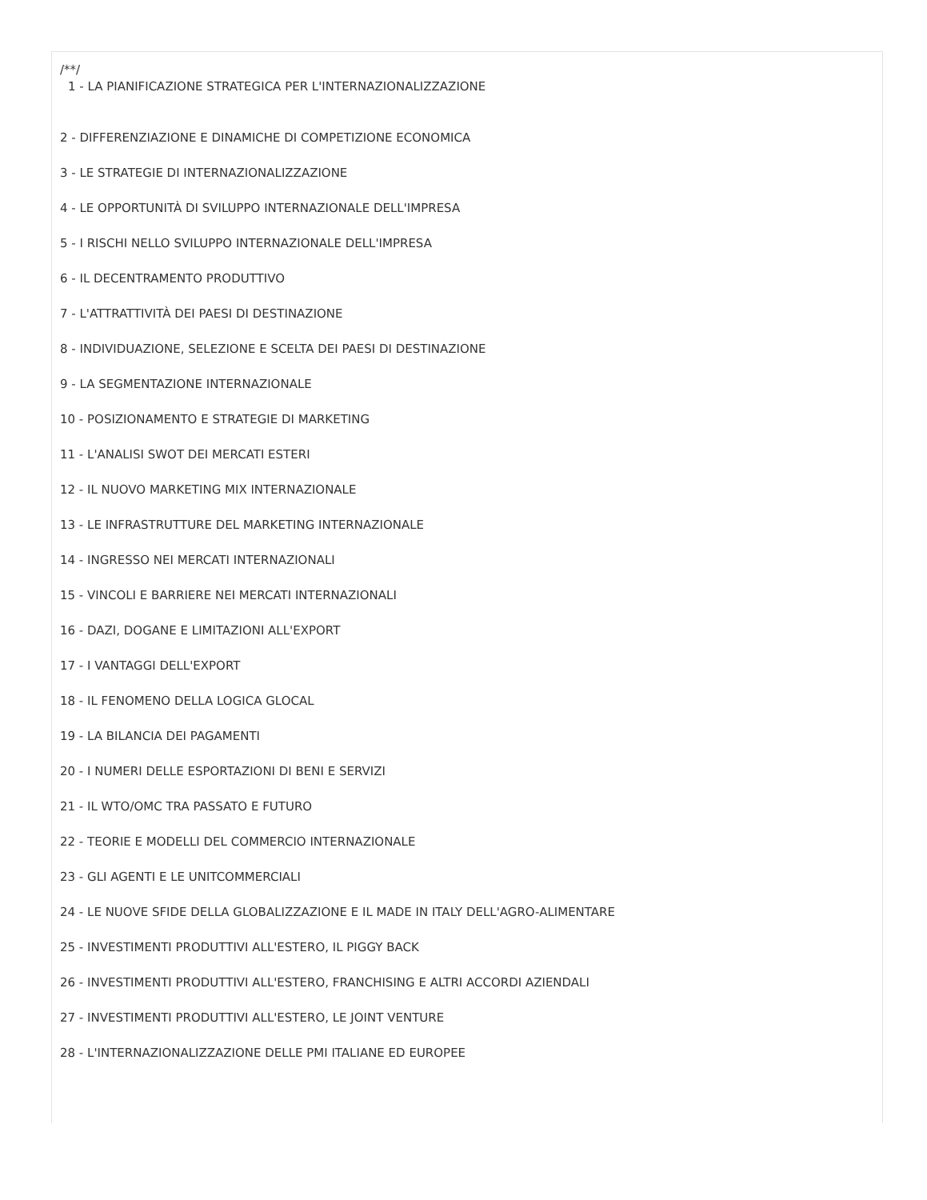/**/
1 - LA PIANIFICAZIONE STRATEGICA PER L'INTERNAZIONALIZZAZIONE
2 - DIFFERENZIAZIONE E DINAMICHE DI COMPETIZIONE ECONOMICA
3 - LE STRATEGIE DI INTERNAZIONALIZZAZIONE
4 - LE OPPORTUNITÀ DI SVILUPPO INTERNAZIONALE DELL'IMPRESA
5 - I RISCHI NELLO SVILUPPO INTERNAZIONALE DELL'IMPRESA
6 - IL DECENTRAMENTO PRODUTTIVO
7 - L'ATTRATTIVITÀ DEI PAESI DI DESTINAZIONE
8 - INDIVIDUAZIONE, SELEZIONE E SCELTA DEI PAESI DI DESTINAZIONE
9 - LA SEGMENTAZIONE INTERNAZIONALE
10 - POSIZIONAMENTO E STRATEGIE DI MARKETING
11 - L'ANALISI SWOT DEI MERCATI ESTERI
12 - IL NUOVO MARKETING MIX INTERNAZIONALE
13 - LE INFRASTRUTTURE DEL MARKETING INTERNAZIONALE
14 - INGRESSO NEI MERCATI INTERNAZIONALI
15 - VINCOLI E BARRIERE NEI MERCATI INTERNAZIONALI
16 - DAZI, DOGANE E LIMITAZIONI ALL'EXPORT
17 - I VANTAGGI DELL'EXPORT
18 - IL FENOMENO DELLA LOGICA GLOCAL
19 - LA BILANCIA DEI PAGAMENTI
20 - I NUMERI DELLE ESPORTAZIONI DI BENI E SERVIZI
21 - IL WTO/OMC TRA PASSATO E FUTURO
22 - TEORIE E MODELLI DEL COMMERCIO INTERNAZIONALE
23 - GLI AGENTI E LE UNITCOMMERCIALI
24 - LE NUOVE SFIDE DELLA GLOBALIZZAZIONE E IL MADE IN ITALY DELL'AGRO-ALIMENTARE
25 - INVESTIMENTI PRODUTTIVI ALL'ESTERO, IL PIGGY BACK
26 - INVESTIMENTI PRODUTTIVI ALL'ESTERO, FRANCHISING E ALTRI ACCORDI AZIENDALI
27 - INVESTIMENTI PRODUTTIVI ALL'ESTERO, LE JOINT VENTURE
28 - L'INTERNAZIONALIZZAZIONE DELLE PMI ITALIANE ED EUROPEE